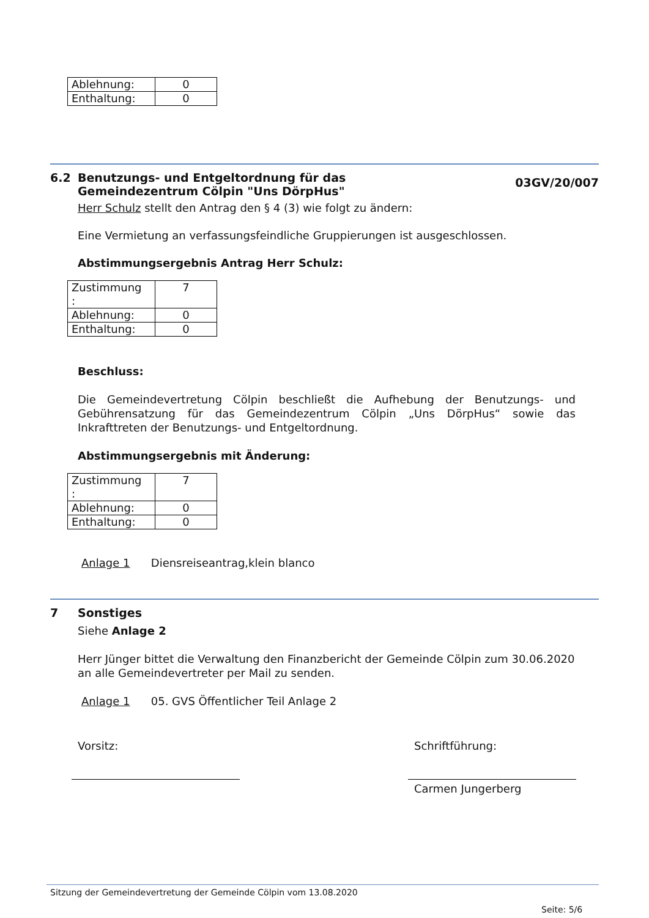| Ablehnung: | 0 |
| Enthaltung: | 0 |
6.2 Benutzungs- und Entgeltordnung für das
Gemeindezentrum Cölpin "Uns DörpHus"
03GV/20/007
Herr Schulz stellt den Antrag den § 4 (3) wie folgt zu ändern:
Eine Vermietung an verfassungsfeindliche Gruppierungen ist ausgeschlossen.
Abstimmungsergebnis Antrag Herr Schulz:
| Zustimmung : | 7 |
| Ablehnung: | 0 |
| Enthaltung: | 0 |
Beschluss:
Die Gemeindevertretung Cölpin beschließt die Aufhebung der Benutzungs- und Gebührensatzung für das Gemeindezentrum Cölpin „Uns DörpHus“ sowie das Inkrafttreten der Benutzungs- und Entgeltordnung.
Abstimmungsergebnis mit Änderung:
| Zustimmung : | 7 |
| Ablehnung: | 0 |
| Enthaltung: | 0 |
Anlage 1 Diensreiseantrag,klein blanco
7 Sonstiges
Siehe Anlage 2
Herr Jünger bittet die Verwaltung den Finanzbericht der Gemeinde Cölpin zum 30.06.2020 an alle Gemeindevertreter per Mail zu senden.
Anlage 1 05. GVS Öffentlicher Teil Anlage 2
Vorsitz: Schriftführung:
Carmen Jungerberg
Sitzung der Gemeindevertretung der Gemeinde Cölpin vom 13.08.2020
Seite: 5/6